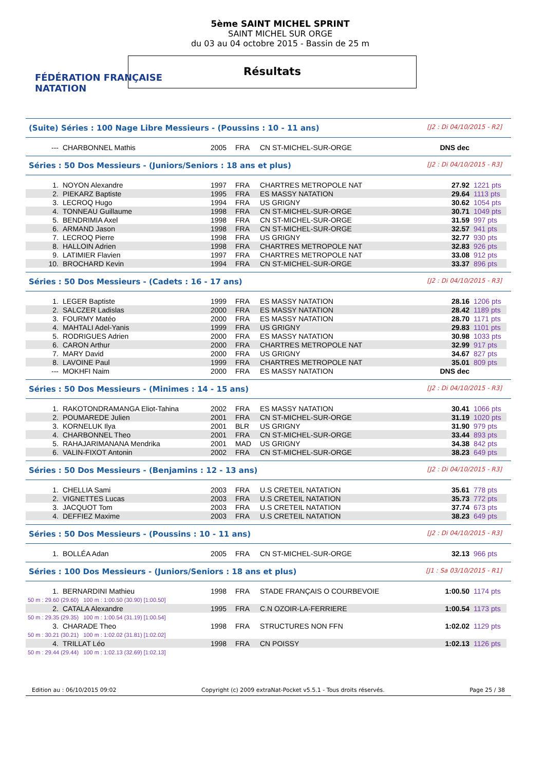FÉDÉRATION FRANÇAISE
NATATION
5ème SAINT MICHEL SPRINT
SAINT MICHEL SUR ORGE
du 03 au 04 octobre 2015 - Bassin de 25 m
Résultats
(Suite) Séries : 100 Nage Libre Messieurs - (Poussins : 10 - 11 ans) [J2 : Di 04/10/2015 - R2]
| --- | CHARBONNEL Mathis | 2005 | FRA | CN ST-MICHEL-SUR-ORGE | DNS dec | |
Séries : 50 Dos Messieurs - (Juniors/Seniors : 18 ans et plus) [J2 : Di 04/10/2015 - R3]
| 1. | NOYON Alexandre | 1997 | FRA | CHARTRES METROPOLE NAT | 27.92 | 1221 pts |
| 2. | PIEKARZ Baptiste | 1995 | FRA | ES MASSY NATATION | 29.64 | 1113 pts |
| 3. | LECROQ Hugo | 1994 | FRA | US GRIGNY | 30.62 | 1054 pts |
| 4. | TONNEAU Guillaume | 1998 | FRA | CN ST-MICHEL-SUR-ORGE | 30.71 | 1049 pts |
| 5. | BENDRIMIA Axel | 1998 | FRA | CN ST-MICHEL-SUR-ORGE | 31.59 | 997 pts |
| 6. | ARMAND Jason | 1998 | FRA | CN ST-MICHEL-SUR-ORGE | 32.57 | 941 pts |
| 7. | LECROQ Pierre | 1998 | FRA | US GRIGNY | 32.77 | 930 pts |
| 8. | HALLOIN Adrien | 1998 | FRA | CHARTRES METROPOLE NAT | 32.83 | 926 pts |
| 9. | LATIMIER Flavien | 1997 | FRA | CHARTRES METROPOLE NAT | 33.08 | 912 pts |
| 10. | BROCHARD Kevin | 1994 | FRA | CN ST-MICHEL-SUR-ORGE | 33.37 | 896 pts |
Séries : 50 Dos Messieurs - (Cadets : 16 - 17 ans) [J2 : Di 04/10/2015 - R3]
| 1. | LEGER Baptiste | 1999 | FRA | ES MASSY NATATION | 28.16 | 1206 pts |
| 2. | SALCZER Ladislas | 2000 | FRA | ES MASSY NATATION | 28.42 | 1189 pts |
| 3. | FOURMY Matéo | 2000 | FRA | ES MASSY NATATION | 28.70 | 1171 pts |
| 4. | MAHTALI Adel-Yanis | 1999 | FRA | US GRIGNY | 29.83 | 1101 pts |
| 5. | RODRIGUES Adrien | 2000 | FRA | ES MASSY NATATION | 30.98 | 1033 pts |
| 6. | CARON Arthur | 2000 | FRA | CHARTRES METROPOLE NAT | 32.99 | 917 pts |
| 7. | MARY David | 2000 | FRA | US GRIGNY | 34.67 | 827 pts |
| 8. | LAVOINE Paul | 1999 | FRA | CHARTRES METROPOLE NAT | 35.01 | 809 pts |
| --- | MOKHFI Naim | 2000 | FRA | ES MASSY NATATION | DNS dec | |
Séries : 50 Dos Messieurs - (Minimes : 14 - 15 ans) [J2 : Di 04/10/2015 - R3]
| 1. | RAKOTONDRAMANGA Eliot-Tahina | 2002 | FRA | ES MASSY NATATION | 30.41 | 1066 pts |
| 2. | POUMAREDE Julien | 2001 | FRA | CN ST-MICHEL-SUR-ORGE | 31.19 | 1020 pts |
| 3. | KORNELUK Ilya | 2001 | BLR | US GRIGNY | 31.90 | 979 pts |
| 4. | CHARBONNEL Theo | 2001 | FRA | CN ST-MICHEL-SUR-ORGE | 33.44 | 893 pts |
| 5. | RAHAJARIMANANA Mendrika | 2001 | MAD | US GRIGNY | 34.38 | 842 pts |
| 6. | VALIN-FIXOT Antonin | 2002 | FRA | CN ST-MICHEL-SUR-ORGE | 38.23 | 649 pts |
Séries : 50 Dos Messieurs - (Benjamins : 12 - 13 ans) [J2 : Di 04/10/2015 - R3]
| 1. | CHELLIA Sami | 2003 | FRA | U.S CRETEIL NATATION | 35.61 | 778 pts |
| 2. | VIGNETTES Lucas | 2003 | FRA | U.S CRETEIL NATATION | 35.73 | 772 pts |
| 3. | JACQUOT Tom | 2003 | FRA | U.S CRETEIL NATATION | 37.74 | 673 pts |
| 4. | DEFFIEZ Maxime | 2003 | FRA | U.S CRETEIL NATATION | 38.23 | 649 pts |
Séries : 50 Dos Messieurs - (Poussins : 10 - 11 ans) [J2 : Di 04/10/2015 - R3]
| 1. | BOLLÉA Adan | 2005 | FRA | CN ST-MICHEL-SUR-ORGE | 32.13 | 966 pts |
Séries : 100 Dos Messieurs - (Juniors/Seniors : 18 ans et plus) [J1 : Sa 03/10/2015 - R1]
| 1. | BERNARDINI Mathieu | 1998 | FRA | STADE FRANÇAIS O COURBEVOIE | 1:00.50 | 1174 pts |
| 50 m : 29.60 (29.60) 100 m : 1:00.50 (30.90) [1:00.50] | | | | | | |
| 2. | CATALA Alexandre | 1995 | FRA | C.N OZOIR-LA-FERRIERE | 1:00.54 | 1173 pts |
| 50 m : 29.35 (29.35) 100 m : 1:00.54 (31.19) [1:00.54] | | | | | | |
| 3. | CHARADE Theo | 1998 | FRA | STRUCTURES NON FFN | 1:02.02 | 1129 pts |
| 50 m : 30.21 (30.21) 100 m : 1:02.02 (31.81) [1:02.02] | | | | | | |
| 4. | TRILLAT Léo | 1998 | FRA | CN POISSY | 1:02.13 | 1126 pts |
| 50 m : 29.44 (29.44) 100 m : 1:02.13 (32.69) [1:02.13] | | | | | | |
Edition au : 06/10/2015 09:02 Copyright (c) 2009 extraNat-Pocket v5.5.1 - Tous droits réservés. Page 25 / 38